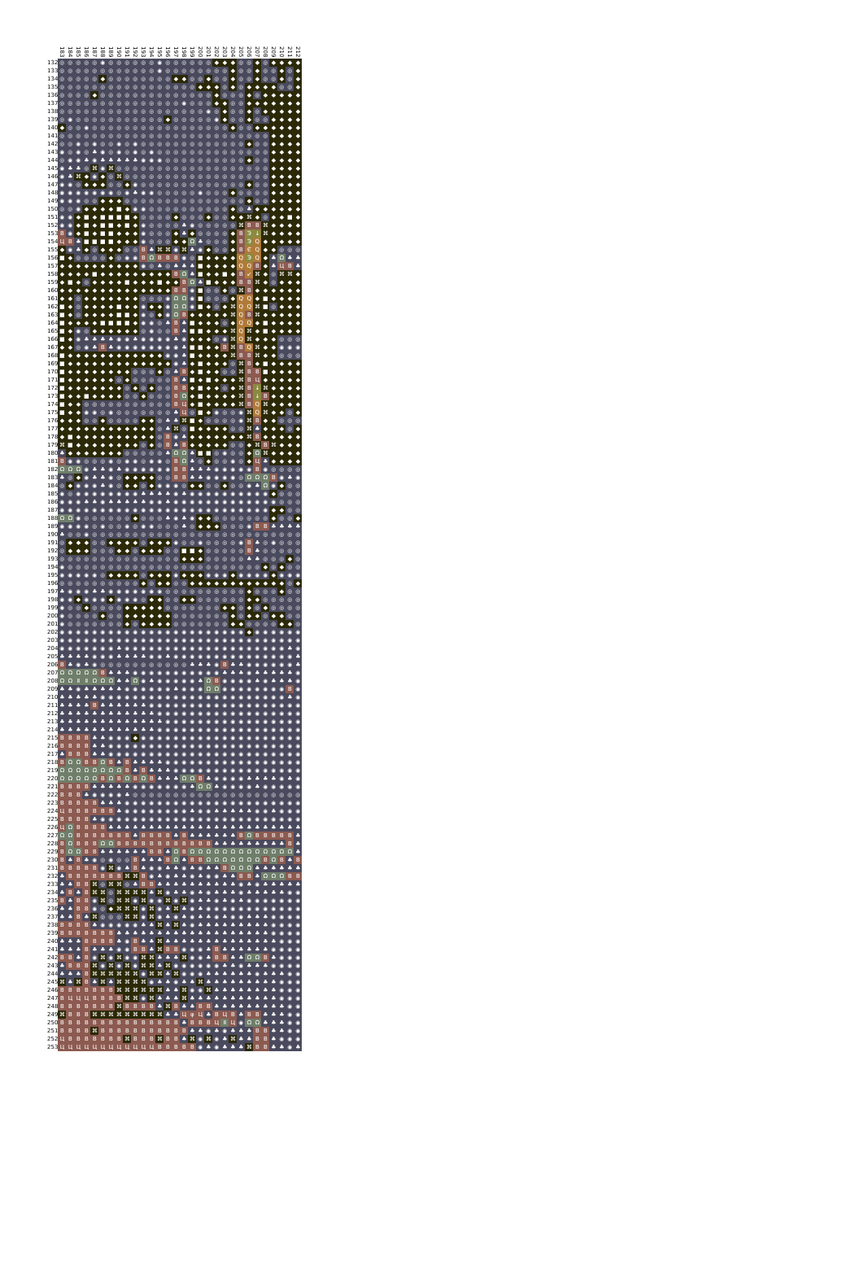| | 183 | 184 | 185 | 186 | 187 | 188 | 189 | 190 | 191 | 192 | 193 | 194 | 195 | 196 | 197 | 198 | 199 | 200 | 201 | 202 | 203 | 204 | 205 | 206 | 207 | 208 | 209 | 210 | 211 | 212 |
| --- | --- | --- | --- | --- | --- | --- | --- | --- | --- | --- | --- | --- | --- | --- | --- | --- | --- | --- | --- | --- | --- | --- | --- | --- | --- | --- | --- | --- | --- | --- |
| 132 | ◎ | ◎ | ◎ | ◎ | ◎ | ◉ | ◎ | ◎ | ◎ | ◎ | ◎ | ◎ | ◉ | ◎ | ◎ | ◎ | ◎ | ◎ | ◎ | ◆ | ◆ | ◆ | ◎ | ◎ | ◆ | ◎ | ◆ | ◆ | ◆ | ◆ |
| 133 | ◎ | ◎ | ◎ | ◎ | ◎ | ◎ | ◎ | ◎ | ◎ | ◎ | ◎ | ◎ | ◉ | ◎ | ◎ | ◎ | ◎ | ◎ | ◎ | ◎ | ◎ | ◆ | ◎ | ◎ | ◆ | ◎ | ◎ | ◆ | ◎ | ◆ |
| 134 | ◎ | ◎ | ◎ | ◎ | ◎ | ◆ | ◎ | ◎ | ◎ | ◎ | ◎ | ◎ | ◎ | ◎ | ◆ | ◆ | ◎ | ◎ | ◆ | ◎ | ◎ | ◆ | ◎ | ◎ | ◆ | ◎ | ◎ | ◆ | ◎ | ◆ |
| 135 | ◎ | ◎ | ◎ | ◎ | ◎ | ◎ | ◎ | ◎ | ◎ | ◎ | ◎ | ◎ | ◎ | ◎ | ◎ | ◎ | ◎ | ◆ | ◆ | ◆ | ◎ | ◆ | ◎ | ◆ | ◆ | ◆ | ◆ | ◎ | ◎ | ◆ |
| 136 | ◎ | ◎ | ◎ | ◎ | ◆ | ◎ | ◎ | ◎ | ◎ | ◎ | ◎ | ◎ | ◎ | ◎ | ◎ | ◎ | ◎ | ◎ | ◎ | ◆ | ◎ | ◎ | ◎ | ◆ | ◎ | ◆ | ◆ | ◆ | ◆ | ◆ |
| 137 | ◎ | ◎ | ◎ | ◎ | ◎ | ◎ | ◎ | ◎ | ◎ | ◎ | ◎ | ◎ | ◎ | ◎ | ◎ | ◉ | ◎ | ◎ | ◎ | ◆ | ◆ | ◎ | ◎ | ◆ | ◆ | ◆ | ◆ | ◆ | ◆ | ◆ |
| 138 | ◎ | ◎ | ◎ | ◎ | ◎ | ◎ | ◎ | ◎ | ◎ | ◎ | ◎ | ◎ | ◎ | ◎ | ◎ | ◎ | ◎ | ◎ | ◉ | ◎ | ◆ | ◎ | ◎ | ◆ | ◎ | ◆ | ◆ | ◆ | ◆ | ◆ |
| 139 | ◎ | ◉ | ◎ | ◎ | ◎ | ◎ | ◎ | ◎ | ◎ | ◎ | ◎ | ◎ | ◎ | ◆ | ◎ | ◎ | ◎ | ◎ | ◎ | ◉ | ◆ | ◎ | ◎ | ◆ | ◎ | ◎ | ◆ | ◆ | ◆ | ◆ |
| 140 | ◆ | ◎ | ◎ | ◉ | ◎ | ◎ | ◎ | ◎ | ◎ | ◎ | ◎ | ◎ | ◎ | ◎ | ◎ | ◎ | ◎ | ◎ | ◎ | ◎ | ◎ | ◆ | ◎ | ◎ | ◆ | ◆ | ◆ | ◆ | ◆ | ◆ |
| 141 | ◎ | ◎ | ◎ | ◎ | ◎ | ◎ | ◎ | ◎ | ◎ | ◎ | ◎ | ◎ | ◎ | ◎ | ◎ | ◎ | ◎ | ◎ | ◎ | ◎ | ◎ | ◎ | ◎ | ◎ | ◎ | ◎ | ◆ | ◆ | ◆ | ◆ |
| 142 | ◎ | ◎ | ◉ | ◎ | ◉ | ◎ | ◎ | ◉ | ◎ | ◉ | ◎ | ◎ | ◎ | ◎ | ◎ | ◎ | ◎ | ◎ | ◎ | ◎ | ◎ | ◎ | ◎ | ◆ | ◎ | ◎ | ◆ | ◆ | ◆ | ◆ |
| 143 | ◉ | ◎ | ◉ | ◎ | ♣ | ◉ | ◎ | ◉ | ◎ | ◉ | ◎ | ◉ | ◎ | ◎ | ◎ | ◎ | ◎ | ◎ | ◎ | ◎ | ◎ | ◎ | ◎ | ◎ | ◎ | ◎ | ◆ | ◆ | ◆ | ◆ |
| 144 | ◎ | ◉ | ◉ | ♣ | ◉ | ♣ | ♣ | ♣ | ♣ | ♣ | ◉ | ◉ | ◉ | ◎ | ◎ | ◎ | ◎ | ◎ | ◎ | ◎ | ◎ | ◎ | ◎ | ◆ | ◎ | ◎ | ◆ | ◆ | ◆ | ◆ |
| 145 | ◉ | ♣ | ♣ | ◎ | ⌘ | ◉ | ⌘ | ◎ | ◎ | ◎ | ◎ | ◎ | ◎ | ◎ | ◎ | ◎ | ◎ | ◎ | ◎ | ◎ | ◎ | ◎ | ◎ | ◎ | ◎ | ◎ | ◆ | ◆ | ◆ | ◆ |
| 146 | ◉ | ♣ | ⌘ | ◆ | ◉ | ◆ | ◎ | ⌘ | ◎ | ◎ | ◎ | ◎ | ◎ | ◎ | ◎ | ◎ | ◎ | ◎ | ◎ | ◎ | ◎ | ◎ | ◎ | ◎ | ◎ | ◎ | ◆ | ◆ | ◆ | ◆ |
| 147 | ◉ | ◉ | ◎ | ◆ | ◆ | ◆ | ◎ | ◎ | ◆ | ◉ | ◎ | ◎ | ◎ | ◎ | ◎ | ◎ | ◎ | ◎ | ◎ | ◎ | ◎ | ◎ | ◎ | ◆ | ◎ | ◎ | ◆ | ◆ | ◆ | ◆ |
| 148 | ◉ | ◉ | ◉ | ◉ | ◉ | ◉ | ◉ | ◎ | ◉ | ♣ | ◉ | ◉ | ◎ | ◎ | ◎ | ◎ | ◎ | ◉ | ◎ | ◎ | ◎ | ◆ | ◎ | ◎ | ◎ | ◎ | ◆ | ◆ | ◆ | ◆ |
| 149 | ◉ | ◉ | ◉ | ◎ | ◎ | ◆ | ◆ | ◆ | ◎ | ◎ | ◎ | ◎ | ◎ | ◎ | ◎ | ◎ | ◎ | ◎ | ◎ | ◎ | ◎ | ◎ | ◎ | ◆ | ◎ | ◎ | ◆ | ◆ | ◆ | ◆ |
| 150 | ◎ | ◎ | ◉ | ◆ | ◆ | ◆ | ◆ | ■ | ◆ | ◉ | ◉ | ◎ | ◎ | ◎ | ◎ | ◎ | ◎ | ◎ | ◎ | ◎ | ◎ | ◆ | ◎ | ♣ | ◆ | ◆ | ◆ | ◆ | ◆ | ◆ |
| 151 | ◉ | ◉ | ◆ | ■ | ◆ | ■ | ■ | ■ | ■ | ◆ | ◎ | ◎ | ◎ | ◎ | ◆ | ◎ | ◎ | ◎ | ◆ | ◎ | ◎ | ◆ | ◆ | ⌘ | ◆ | ◎ | ◆ | ◆ | ■ | ◆ |
| 152 | ◉ | ◉ | ◆ | ■ | ◆ | ■ | ■ | ◆ | ■ | ◆ | ◉ | ◎ | ◎ | ◎ | ◎ | ♣ | ◉ | ◎ | ◎ | ◎ | ◎ | ◎ | ⌘ | В | В | ⌘ | ◆ | ◆ | ◆ | ◆ |
| 153 | В | ◉ | ◆ | ■ | ◆ | ■ | ■ | ◆ | ◆ | ◆ | ◉ | ◎ | ◎ | ◎ | ◆ | ♣ | ◆ | ◎ | ◎ | ◎ | ◎ | ◆ | В | Э | ↓ | ⌘ | ◆ | ◆ | ◆ | ◆ |
| 154 | Ц | В | ♣ | ■ | ■ | ■ | ■ | ◆ | ◆ | ◆ | ◉ | ◎ | ◎ | ◎ | ◆ | ◆ | Ω | ♣ | ◎ | ◎ | ◎ | ◆ | В | Э | Q | ◆ | ◆ | ◆ | ◆ | ◆ |
| 155 | ◆ | ◉ | ♣ | ◆ | ◎ | ◆ | ◆ | ◆ | ◎ | ◎ | В | ♣ | ⌘ | ⌘ | ◉ | ⌘ | ♣ | ◉ | ◆ | ◎ | ◎ | ◆ | В | Є | Q | ◆ | ◆ | ◎ | ◎ | ◎ |
| 156 | ■ | ◆ | ◎ | ◎ | ◎ | ◎ | ◆ | ◎ | ◉ | ◉ | В | Ω | В | В | В | ◉ | ◎ | ■ | ◆ | ◆ | ◆ | ◆ | Q | Э | Q | ◆ | ♣ | Ω | ♣ | ♣ |
| 157 | ◆ | ◆ | ◆ | ◆ | ◆ | ◆ | ◆ | ◆ | ◆ | ◆ | ◉ | ◎ | ♣ | ◎ | ♣ | ♣ | ♣ | ■ | ◆ | ◆ | ◆ | ◆ | Q | Q | В | ◆ | ♣ | Ц | В | ♣ |
| 158 | ◆ | ◆ | ◆ | ◆ | ■ | ◆ | ◆ | ◆ | ◆ | ◆ | ◆ | ◆ | ◆ | ◆ | В | Ω | ♣ | ■ | ◆ | ◆ | ■ | ◆ | В | ↙ | ⌘ | ◆ | ◎ | ⌘ | ⌘ | ◆ |
| 159 | ◆ | ■ | ◆ | ◎ | ◆ | ◆ | ◆ | ◆ | ■ | ◆ | ◆ | ◆ | ■ | ◆ | ◆ | В | Ω | ♣ | ■ | ◆ | ◆ | ◆ | В | В | ⌘ | ◆ | ◎ | ◆ | ◆ | ◆ |
| 160 | ◆ | ◆ | ◆ | ◆ | ◆ | ◆ | ◆ | ◆ | ◆ | ◆ | ◆ | ◆ | ◆ | ◆ | В | В | ◉ | ■ | ◎ | ◎ | ◆ | ◎ | ⌘ | В | ◆ | ◆ | ◆ | ◆ | ◆ | ◆ |
| 161 | ◆ | ◆ | ◎ | ◆ | ◆ | ◆ | ◆ | ◆ | ◆ | ◆ | ◎ | ◎ | ◎ | ◉ | Ω | Ω | ◉ | ■ | ◎ | ◎ | ◎ | ◆ | Q | Q | ◆ | ■ | ◆ | ◆ | ◆ | ◆ |
| 162 | ■ | ◆ | ◎ | ◆ | ◆ | ◆ | ◆ | ■ | ◆ | ◆ | ◉ | ◆ | ◆ | ◉ | Ω | Ω | ◉ | ■ | ◆ | ◎ | ◆ | ⌘ | Q | Q | ⌘ | ■ | ◎ | ◆ | ◆ | ◆ |
| 163 | ■ | ◆ | ◎ | ◆ | ◆ | ◆ | ◆ | ■ | ■ | ◆ | ◉ | ◎ | ◆ | ◉ | Ω | В | ◆ | ◆ | ◆ | ◆ | ◆ | ⌘ | Q | В | ⌘ | ◆ | ◆ | ◆ | ◆ | ◆ |
| 164 | ■ | ◆ | ◆ | ◆ | ◆ | ■ | ■ | ■ | ■ | ◆ | ◉ | ◉ | ◎ | ♣ | В | ♣ | ■ | ◆ | ◆ | ◆ | ◎ | ◆ | Q | Q | ◆ | ■ | ◆ | ◆ | ◆ | ◆ |
| 165 | ■ | ◆ | ◉ | ◎ | ◆ | ◆ | ◆ | ◆ | ◆ | ◆ | ◎ | ◉ | ◎ | ◎ | В | ♣ | ■ | ■ | ◆ | ◆ | ◆ | ⌘ | Q | ⌘ | ◆ | ■ | ◆ | ◆ | ◆ | ◆ |
| 166 | ■ | ◆ | ◉ | ♣ | ♣ | ♣ | ♣ | ◉ | ◉ | ♣ | ◉ | ◉ | ◉ | ◉ | ♣ | ◉ | ◆ | ◆ | ◆ | ◎ | ◉ | ⌘ | Q | ⌘ | ◆ | ◆ | ◆ | ◎ | ◎ | ◎ |
| 167 | ◆ | ◆ | ◎ | ◉ | ♣ | В | ♣ | ◉ | ◉ | ◉ | ◉ | ◉ | ◉ | ◉ | ◉ | ♣ | ■ | ■ | ◆ | ◆ | В | ⌘ | В | Q | ⌘ | ◆ | ◆ | ◉ | ◉ | ◉ |
| 168 | ■ | ◆ | ◆ | ◆ | ◆ | ◆ | ◆ | ◆ | ◆ | ◆ | ◆ | ◆ | ◆ | ◉ | ◉ | ♣ | ■ | ◆ | ◆ | ◆ | ◆ | ⌘ | В | В | ⌘ | ◆ | ◆ | ◎ | ◎ | ◎ |
| 169 | ■ | ◆ | ◆ | ◆ | ◆ | ◆ | ◆ | ◆ | ◆ | ◆ | ◆ | ◆ | ◆ | ◆ | ◉ | ♣ | ◆ | ■ | ◆ | ◆ | ◆ | ◎ | ⌘ | В | ◆ | ■ | ◆ | ◆ | ◆ | ◆ |
| 170 | ■ | ◆ | ◆ | ◆ | ◆ | ◆ | ◆ | ◆ | ◆ | ◎ | ◎ | ◎ | ◆ | ◎ | ♣ | В | ◆ | ■ | ◆ | ◆ | ◎ | ◎ | ⌘ | В | В | ■ | ◆ | ◆ | ◆ | ◆ |
| 171 | ■ | ◆ | ◆ | ◆ | ◆ | ◆ | ◆ | ◎ | ◆ | ◎ | ◎ | ◎ | ◎ | ◎ | В | ♣ | ■ | ◆ | ■ | ◆ | ◆ | ◆ | ⌘ | В | Ц | ◆ | ◆ | ◆ | ◆ | ◆ |
| 172 | ■ | ◆ | ◆ | ◆ | ◆ | ◆ | ◆ | ◆ | ◎ | ◆ | ◎ | ◆ | ◎ | ◎ | В | В | ◆ | ■ | ◆ | ◆ | ◎ | ◆ | ⌘ | В | ↓ | ⌘ | ◆ | ◆ | ◆ | ◆ |
| 173 | ■ | ◆ | ◆ | ■ | ◆ | ◆ | ◆ | ◆ | ◎ | ◎ | ◆ | ◎ | ◎ | ◎ | В | Ω | ◆ | ■ | ◆ | ◆ | ◆ | ◆ | ⌘ | В | ↓ | В | ◆ | ◆ | ◆ | ◆ |
| 174 | ■ | ◆ | ◆ | ◎ | ◎ | ◎ | ◎ | ◎ | ◎ | ◎ | ◎ | ◎ | ◎ | ◎ | В | Ц | ◆ | ■ | ◆ | ◆ | ◆ | ◆ | ⌘ | В | Q | ⌘ | ◆ | ◆ | ◆ | ◆ |
| 175 | ■ | ◆ | ◆ | ◉ | ◉ | ◎ | ◉ | ◎ | ◎ | ◎ | ◎ | ◎ | ◎ | ◎ | ♣ | Ц | ◎ | ■ | ◆ | ◉ | ◎ | ◎ | ◉ | ⌘ | Q | ⌘ | ◆ | ◆ | ◎ | ◆ |
| 176 | ◆ | ◆ | ◆ | ◎ | ◎ | ◆ | ◎ | ◎ | ◎ | ◎ | ◆ | ◆ | ◎ | ♣ | ♣ | ⌘ | ■ | ◆ | ◎ | ◎ | ◎ | ◎ | ◉ | ⌘ | В | ◆ | ◆ | ◎ | ◎ | ◎ |
| 177 | ◆ | ◆ | ◆ | ◆ | ◆ | ◆ | ◆ | ◆ | ◆ | ◆ | ◆ | ◆ | ◎ | ♣ | ⌘ | ◎ | ■ | ◆ | ◆ | ◆ | ◆ | ◎ | ◎ | ⌘ | ♣ | ◆ | ◆ | ◆ | ◎ | ◆ |
| 178 | ◆ | ■ | ◆ | ◆ | ◆ | ◆ | ◆ | ◆ | ◆ | ◆ | ◆ | ◆ | ◎ | В | ◉ | ♣ | ◆ | ◆ | ◆ | ◆ | ◆ | ◆ | ◆ | ⌘ | В | ◆ | ◆ | ◆ | ◆ | ◆ |
| 179 | ⌘ | ■ | ◆ | ◆ | ◆ | ◆ | ◆ | ◆ | ◆ | ◆ | ◎ | ◆ | ◎ | В | ♣ | В | ◆ | ◆ | ◆ | ◆ | ◆ | ◎ | ◎ | ◆ | ⌘ | В | ⌘ | ◆ | ◆ | ◆ |
| 180 | ♣ | ◆ | ◆ | ◆ | ◆ | ◆ | ◆ | ◆ | ◎ | ◎ | ◎ | ◎ | ◎ | ♣ | Ω | Ω | ♣ | ■ | ■ | ◎ | ◉ | ◎ | ◎ | ◆ | Ω | ⌘ | ◆ | ◆ | ◆ | ◆ |
| 181 | В | ◉ | ◉ | ◎ | ◎ | ◎ | ◉ | ◎ | ◉ | ◉ | ◎ | ◉ | ◉ | ◎ | В | Ω | ♣ | ◎ | ◆ | ◎ | ◎ | ◉ | ◎ | ◆ | Ц | ♣ | ◆ | ◆ | ◆ | ◆ |
| 182 | Ω | Ω | Ω | ◉ | ♣ | ♣ | ◉ | ♣ | ◉ | ◉ | ◉ | ◉ | ◉ | ◉ | В | В | ♣ | ♣ | ♣ | ◉ | ◉ | ◉ | ◉ | ◉ | В | ◉ | ◎ | ◎ | ◎ | ◎ |
| 183 | ♣ | ◎ | ◆ | ◉ | ♣ | ♣ | ◉ | ◎ | ◆ | ◆ | ◆ | ◆ | ◎ | ◎ | В | В | ♣ | ♣ | ◉ | ◉ | ◉ | ◉ | ◎ | Ω | Ω | Ω | В | ◉ | ♣ | ◉ |
| 184 | ◎ | ◆ | ◉ | ◉ | ◉ | ♣ | ◉ | ◎ | ◆ | ◆ | ◎ | ◆ | ◉ | ◉ | ◉ | ◎ | ◆ | ◆ | ◎ | ◎ | ◆ | ◎ | ◎ | ◉ | ♣ | Ω | ◉ | ◆ | ◎ | ◎ |
| 185 | ◉ | ◎ | ◉ | ◉ | ◉ | ◉ | ◉ | ◉ | ◉ | ◉ | ♣ | ♣ | ♣ | ♣ | ◉ | ♣ | ◉ | ◉ | ◉ | ◉ | ◉ | ◉ | ◉ | ◉ | ◉ | ◉ | ◆ | ◎ | ◎ | ◎ |
| 186 | ◉ | ◉ | ◉ | ♣ | ♣ | ◉ | ♣ | ♣ | ♣ | ♣ | ♣ | ◉ | ◉ | ♣ | ◉ | ◉ | ◉ | ◉ | ◉ | ◉ | ◉ | ◉ | ◉ | ◉ | ◉ | ◉ | ◉ | ◎ | ◎ | ◎ |
| 187 | ◉ | ◉ | ◉ | ◉ | ◉ | ◉ | ◉ | ◉ | ◉ | ◉ | ◉ | ◉ | ◉ | ◉ | ◉ | ◉ | ◉ | ◉ | ◉ | ◉ | ◉ | ◉ | ◉ | ◉ | ◉ | ◉ | ◆ | ◆ | ◎ | ◎ |
| 188 | Ω | Ω | ◉ | ◎ | ◎ | ◎ | ◎ | ◎ | ◎ | ◆ | ◎ | ◎ | ◎ | ♣ | ◉ | ♣ | ◉ | ◆ | ◆ | ◎ | ◎ | ◎ | ◎ | ◎ | ◎ | ◎ | ◆ | ◎ | ◎ | ◆ |
| 189 | ◉ | ◉ | ◉ | ◉ | ◎ | ◉ | ◎ | ◎ | ◉ | ◎ | ◉ | ◉ | ◎ | ◎ | ◎ | ♣ | ◎ | ◆ | ◆ | ◆ | ◎ | ◎ | ◎ | ◉ | В | В | ♣ | ♣ | ♣ | ♣ |
| 190 | ♣ | ◎ | ◎ | ◉ | ◎ | ◎ | ◎ | ◎ | ◎ | ◎ | ◎ | ◎ | ◎ | ◎ | ◎ | ◎ | ◎ | ◎ | ◎ | ◎ | ◎ | ◎ | ◎ | ◎ | ◎ | ◎ | ◎ | ◎ | ◎ | ◎ |
| 191 | ◎ | ◆ | ◆ | ◆ | ◎ | ◎ | ◆ | ◆ | ◆ | ◆ | ◎ | ◆ | ◆ | ◆ | ◉ | ◎ | ◎ | ◉ | ◎ | ◎ | ◎ | ◎ | ◉ | В | ♣ | ◎ | ◉ | ◎ | ◎ | ◎ |
| 192 | ◎ | ◆ | ◆ | ◆ | ◎ | ◎ | ◎ | ◆ | ◆ | ◎ | ◆ | ◆ | ◆ | ◎ | ◎ | ■ | ■ | ◆ | ◎ | ◎ | ◎ | ◎ | ◎ | В | ♣ | ◎ | ◎ | ◎ | ◎ | ◎ |
| 193 | ◎ | ◎ | ◎ | ◎ | ◎ | ◎ | ◎ | ◎ | ◎ | ◎ | ◎ | ◎ | ◎ | ◎ | ◎ | ◆ | ◆ | ◆ | ◎ | ◎ | ◎ | ◎ | ◎ | ♣ | ♣ | ◎ | ◎ | ◎ | ◆ | ◎ |
| 194 | ◉ | ◎ | ◎ | ◎ | ◎ | ◎ | ◎ | ◎ | ◎ | ◎ | ◎ | ◎ | ◎ | ◎ | ◎ | ◎ | ◎ | ◎ | ◎ | ◎ | ◎ | ◎ | ◎ | ◎ | ◎ | ◆ | ◎ | ◆ | ◎ | ◎ |
| 195 | ◉ | ◉ | ◉ | ◉ | ◉ | ◎ | ◆ | ◆ | ◆ | ◆ | ◎ | ◆ | ◆ | ◆ | ◉ | ◆ | ◆ | ◆ | ◉ | ◉ | ◉ | ◆ | ◉ | ◉ | ◉ | ◉ | ◆ | ◉ | ◉ | ◉ |
| 196 | ◎ | ◎ | ◎ | ◎ | ◎ | ◎ | ◎ | ◎ | ◎ | ◎ | ◆ | ◎ | ◆ | ◆ | ◎ | ◎ | ◆ | ◆ | ◆ | ◆ | ◆ | ◆ | ◆ | ◆ | ◆ | ◆ | ◆ | ◆ | ◎ | ◆ |
| 197 | ♣ | ◉ | ◉ | ◉ | ♣ | ♣ | ◉ | ◉ | ◉ | ◉ | ◉ | ◉ | ◉ | ◎ | ◎ | ◎ | ◎ | ◎ | ◎ | ◎ | ◎ | ◎ | ◎ | ◆ | ◎ | ◎ | ◎ | ◆ | ◎ | ◎ |
| 198 | ◉ | ◉ | ◆ | ◉ | ◉ | ◉ | ◆ | ◉ | ◉ | ◉ | ◎ | ◆ | ◆ | ◎ | ◎ | ◆ | ◆ | ◎ | ◎ | ◎ | ◎ | ◎ | ◎ | ◆ | ◆ | ◎ | ◎ | ◎ | ◎ | ◎ |
| 199 | ◉ | ◎ | ◎ | ◆ | ◎ | ◎ | ◎ | ◎ | ◆ | ◆ | ◆ | ◆ | ◆ | ◎ | ◎ | ◎ | ◎ | ◎ | ◎ | ◎ | ◆ | ◆ | ◎ | ◆ | ◎ | ◆ | ◎ | ◎ | ◎ | ◎ |
| 200 | ◉ | ◎ | ◎ | ◎ | ◎ | ◆ | ◎ | ◎ | ◆ | ◆ | ◆ | ◆ | ◆ | ◆ | ◎ | ◎ | ◎ | ◎ | ◎ | ◎ | ◎ | ◆ | ◎ | ◆ | ◆ | ◎ | ◆ | ◆ | ◎ | ◎ |
| 201 | ◉ | ◎ | ◎ | ◎ | ◎ | ◎ | ◎ | ◎ | ◆ | ◎ | ◆ | ◆ | ◆ | ◆ | ◎ | ◎ | ◎ | ◎ | ◎ | ◎ | ◎ | ◆ | ◆ | ◎ | ◎ | ◎ | ◎ | ◆ | ◆ | ◎ |
| 202 | ◉ | ◉ | ◉ | ◉ | ◉ | ◉ | ◉ | ◉ | ◉ | ◉ | ◉ | ◉ | ◉ | ◉ | ◉ | ◉ | ◉ | ◉ | ◉ | ◉ | ◉ | ◉ | ◉ | ◆ | ◉ | ◉ | ◉ | ◉ | ◉ | ◉ |
| 203 | ◉ | ◉ | ◉ | ◉ | ◉ | ◉ | ◉ | ◉ | ◉ | ◉ | ◉ | ◉ | ◉ | ◉ | ◉ | ◉ | ◉ | ◉ | ◉ | ◉ | ◉ | ◉ | ◉ | ◉ | ◉ | ◉ | ◉ | ◉ | ◉ | ◉ |
| 204 | ◉ | ◉ | ◉ | ◉ | ◉ | ◉ | ◉ | ♣ | ◉ | ◉ | ◉ | ◉ | ◉ | ◉ | ◉ | ◉ | ◉ | ◉ | ◉ | ◉ | ◉ | ◉ | ◉ | ◉ | ◉ | ◉ | ◉ | ◉ | ♣ | ◉ |
| 205 | ♣ | ♣ | ♣ | ♣ | ◉ | ◉ | ◉ | ♣ | ♣ | ♣ | ♣ | ◉ | ◉ | ♣ | ◉ | ◉ | ◉ | ◉ | ◉ | ◉ | ◉ | ◉ | ◉ | ◉ | ◉ | ◉ | ◉ | ◉ | ◉ | ♣ |
| 206 | В | ♣ | ◉ | ♣ | ◉ | ◎ | ◎ | ◎ | ◎ | ◎ | ◎ | ◎ | ◎ | ◎ | ◎ | ◎ | ♣ | ♣ | ♣ | ◉ | В | ♣ | ♣ | ◉ | ◉ | ◉ | ◉ | ◉ | ◉ | ♣ |
| 207 | Ω | Ω | Ω | Ω | Ω | В | ♣ | ♣ | ♣ | ◉ | ◉ | ◉ | ◉ | ◉ | ◉ | ◉ | ◉ | ◉ | ◉ | ◉ | ♣ | ♣ | ♣ | ◉ | ♣ | ♣ | ♣ | ♣ | ♣ | ◉ |
| 208 | Ω | Ω | Ⅱ | Ⅱ | Ω | Ω | Ω | ♣ | ♣ | Ω | ◉ | ♣ | ◉ | ◉ | ◉ | ◉ | ◉ | ♣ | Ω | В | ◉ | ◉ | ◉ | ◉ | ♣ | ◉ | ♣ | ♣ | ♣ | ◉ |
| 209 | ♣ | ♣ | ◉ | ♣ | ♣ | ♣ | ♣ | ♣ | ◉ | ◉ | ◉ | ◉ | ◉ | ◉ | ♣ | ◉ | ◉ | ◉ | Ω | Ω | ◉ | ◉ | ◉ | ◉ | ◉ | ◉ | ◉ | ◉ | В | ◉ |
| 210 | ♣ | ♣ | ♣ | ♣ | ♣ | ◉ | ◉ | ◉ | ◉ | ◉ | ◉ | ◉ | ◉ | ◉ | ◉ | ◉ | ◉ | ◉ | ◉ | ◉ | ◉ | ◉ | ◉ | ◉ | ◉ | ◉ | ◉ | ◉ | ♣ | ◉ |
| 211 | ♣ | ♣ | ♣ | ♣ | В | ♣ | ♣ | ♣ | ♣ | ♣ | ♣ | ◉ | ◉ | ◉ | ◉ | ◉ | ◉ | ◉ | ◉ | ◉ | ◉ | ◉ | ◉ | ◉ | ◉ | ◉ | ◉ | ◉ | ◉ | ◉ |
| 212 | ♣ | ♣ | ♣ | ♣ | ♣ | ♣ | ♣ | ♣ | ♣ | ♣ | ♣ | ♣ | ◉ | ◉ | ◉ | ◉ | ◉ | ◉ | ◉ | ◉ | ◉ | ◉ | ◉ | ◉ | ◉ | ◉ | ◉ | ◉ | ◉ | ◉ |
| 213 | ♣ | ♣ | ♣ | ♣ | ♣ | ♣ | ♣ | ♣ | ♣ | ♣ | ♣ | ♣ | ♣ | ◉ | ◉ | ◉ | ◉ | ◉ | ◉ | ◉ | ◉ | ◉ | ◉ | ◉ | ◉ | ◉ | ◉ | ◉ | ◉ | ◉ |
| 214 | ♣ | ♣ | ♣ | ♣ | ♣ | ♣ | ♣ | ♣ | ♣ | ♣ | ♣ | ♣ | ◉ | ◉ | ◉ | ◉ | ◉ | ◉ | ◉ | ◉ | ◉ | ◉ | ◉ | ◉ | ◉ | ◉ | ◉ | ◉ | ◉ | ◉ |
| 215 | В | В | В | В | ♣ | ♣ | ◉ | ◉ | ◉ | ◆ | ◉ | ◉ | ◉ | ◉ | ◉ | ◉ | ◉ | ◉ | ◉ | ◉ | ◉ | ◉ | ◉ | ◉ | ◉ | ◉ | ◉ | ◉ | ◉ | ◉ |
| 216 | В | В | В | В | ♣ | ♣ | ◉ | ◉ | ◉ | ◉ | ◉ | ◉ | ◉ | ◉ | ◉ | ◉ | ◉ | ◉ | ◉ | ◉ | ◉ | ◉ | ◉ | ◉ | ◉ | ◉ | ◉ | ◉ | ◉ | ◉ |
| 217 | ♣ | В | В | В | ♣ | ♣ | ◉ | ◉ | ◉ | ◉ | ◉ | ◉ | ◉ | ◉ | ◉ | ◉ | ◉ | ◉ | ◉ | ◉ | ◉ | ◉ | ◉ | ◉ | ◉ | ◉ | ◉ | ◉ | ◉ | ◉ |
| 218 | В | Ω | Ω | В | В | Ω | В | ♣ | В | ♣ | ♣ | ♣ | ♣ | ◉ | ◉ | ◉ | ◉ | ◉ | ◉ | ◉ | ◉ | ◉ | ◉ | ◉ | ◉ | ◉ | ◉ | ◉ | ◉ | ◉ |
| 219 | Ω | Ω | Ω | Ω | Ω | Ω | Ω | Ω | В | ♣ | В | ♣ | ♣ | ♣ | ◉ | ◉ | ◉ | ◉ | ◉ | ◉ | ◉ | ◉ | ◉ | ◉ | ◉ | ◉ | ◉ | ◉ | ◉ | ◉ |
| 220 | Ω | Ω | Ω | Ω | Ω | В | Ω | В | Ω | В | Ω | В | ♣ | ♣ | ♣ | Ω | Ω | В | ♣ | ◉ | ◉ | ◉ | ◉ | ♣ | ♣ | ♣ | ♣ | ◉ | ♣ | ◉ |
| 221 | В | В | В | В | ♣ | ♣ | ♣ | ♣ | ♣ | ◉ | ◉ | ◉ | ◉ | ◉ | ◉ | ◉ | ♣ | Ω | Ω | ♣ | ◉ | ◉ | ◉ | ◉ | ♣ | ◉ | ◉ | ◉ | ◉ | ◉ |
| 222 | В | В | В | ♣ | ◉ | ◉ | ◉ | ◉ | ♣ | ◎ | ◎ | ◎ | ◎ | ◎ | ◎ | ◎ | ◎ | ◎ | ◎ | ◎ | ◎ | ◎ | ◎ | ◎ | ◎ | ◎ | ◎ | ◎ | ◎ | ◎ |
| 223 | В | В | В | В | В | ♣ | ♣ | ♣ | ◉ | ◉ | ◉ | ◉ | ◉ | ◉ | ◉ | ◉ | ◉ | ◉ | ◉ | ◉ | ◉ | ◉ | ◉ | ◉ | ◉ | ◉ | ◉ | ◉ | ◉ | ◉ |
| 224 | Ц | В | В | В | В | В | В | ♣ | ◉ | ◉ | ◉ | ◉ | ◉ | ◉ | ◉ | ◉ | ♣ | ◉ | ◉ | ♣ | ♣ | ♣ | ♣ | ♣ | ◉ | ◉ | ♣ | ◉ | ◉ | ◉ |
| 225 | В | В | В | В | ♣ | ◉ | ◉ | ◉ | ◉ | ◉ | ◉ | ◉ | ◉ | ◉ | ◉ | ◉ | ◉ | ◉ | ◉ | ◉ | ◉ | ◉ | ◉ | ◉ | ◉ | ◉ | ◉ | ◉ | ◉ | ◉ |
| 226 | Ц | Ω | В | В | В | В | ♣ | ♣ | ♣ | ♣ | ♣ | ♣ | ♣ | ♣ | ♣ | ♣ | ♣ | ♣ | ♣ | ♣ | ♣ | ♣ | ♣ | ♣ | ♣ | ♣ | ♣ | ♣ | ♣ | ♣ |
| 227 | Ω | Ω | В | В | В | В | В | В | В | ♣ | В | В | В | В | ♣ | В | ♣ | ♣ | ♣ | ♣ | ♣ | ♣ | В | Ω | В | В | В | В | В | ♣ |
| 228 | В | Ω | В | В | В | Ω | Ω | В | В | В | В | В | В | В | В | В | В | В | В | ♣ | ♣ | ♣ | ♣ | ♣ | ♣ | ♣ | ♣ | ♣ | В | ♣ |
| 229 | В | Ω | Ω | В | В | ♣ | ♣ | ♣ | ♣ | ♣ | ♣ | В | В | ♣ | Ω | В | Ω | Ω | Ω | Ω | Ω | Ω | Ω | Ω | Ω | Ω | Ω | Ω | Ω | ♣ |
| 230 | В | ♣ | В | ♣ | ◉ | ◎ | ◉ | ◎ | ◎ | В | ♣ | ♣ | ♣ | В | Ω | ♣ | В | В | Ω | Ω | Ω | Ω | Ω | Ω | Ω | В | Ω | В | ♣ | В |
| 231 | В | В | В | В | В | ◉ | ⌘ | ◉ | ♣ | В | ♣ | ◉ | ◉ | ♣ | ♣ | ◉ | ♣ | ◉ | ♣ | ♣ | В | Ω | Ω | Ω | ♣ | ♣ | ♣ | ♣ | ♣ | ♣ |
| 232 | ♣ | В | В | В | В | В | В | В | ⌘ | ⌘ | В | ◉ | ♣ | ◉ | ♣ | ♣ | ◉ | ♣ | ◉ | ◉ | ♣ | ♣ | В | В | ♣ | Ω | Ω | Ω | В | В |
| 233 | ♣ | ♣ | В | В | ⌘ | ◎ | ⌘ | ⌘ | ◎ | ♣ | В | В | ♣ | ♣ | ♣ | ♣ | ♣ | ♣ | ♣ | ♣ | ♣ | ♣ | ◉ | ♣ | ◉ | ♣ | ♣ | ♣ | ♣ | ♣ |
| 234 | ♣ | В | ♣ | В | ⌘ | ⌘ | ◎ | ⌘ | ⌘ | ⌘ | ⌘ | ♣ | ⌘ | ◉ | ♣ | ♣ | ◉ | ♣ | ◉ | ♣ | ♣ | ♣ | ◉ | ♣ | ♣ | ♣ | ♣ | ♣ | ◉ | ◉ |
| 235 | В | ♣ | В | В | ◉ | ⌘ | ◎ | ⌘ | ⌘ | ◉ | ⌘ | ◉ | ◉ | ⌘ | ◉ | ⌘ | ◉ | ♣ | ♣ | ◉ | ♣ | ◉ | ♣ | ◉ | ◉ | ◉ | ◉ | ◉ | ◉ | ◉ |
| 236 | ♣ | ♣ | В | В | ◉ | ◎ | ◆ | ⌘ | ⌘ | ⌘ | ◉ | ⌘ | ◉ | ♣ | ⌘ | ♣ | ◉ | ♣ | ◉ | ◉ | ◉ | ◉ | ◉ | ◉ | ◉ | ◉ | ◉ | ◉ | ◉ | ◉ |
| 237 | ♣ | ♣ | В | ♣ | ⌘ | ◎ | ◎ | ◎ | ⌘ | ⌘ | ◉ | ⌘ | ◉ | ♣ | ◉ | ♣ | ◉ | ♣ | ♣ | ◉ | ♣ | ◉ | ◉ | ♣ | ♣ | ♣ | ◉ | ◉ | ◉ | ◉ |
| 238 | В | В | В | В | ♣ | ◉ | ◉ | ◉ | ◉ | ◉ | ♣ | ♣ | ⌘ | ♣ | ⌘ | ♣ | ◉ | ♣ | ♣ | ♣ | ♣ | ♣ | ♣ | ♣ | ♣ | ♣ | ◉ | ◉ | ◉ | ◉ |
| 239 | В | В | В | В | В | В | В | ♣ | ♣ | ♣ | ♣ | ♣ | ♣ | ♣ | ♣ | ♣ | ♣ | ♣ | ♣ | ♣ | ♣ | ♣ | ♣ | ♣ | ♣ | ♣ | ◉ | ◉ | ◉ | ◉ |
| 240 | ♣ | ♣ | ♣ | В | В | В | В | ♣ | ◉ | В | ♣ | ♣ | ⌘ | ♣ | ♣ | ♣ | ♣ | ♣ | ♣ | ♣ | ♣ | ♣ | ♣ | ♣ | ♣ | ♣ | ♣ | ◉ | ◉ | ◉ |
| 241 | ♣ | ♣ | ♣ | В | ♣ | ♣ | ♣ | ◉ | ◉ | В | В | ♣ | ⌘ | В | В | ◉ | ◉ | ◉ | ♣ | В | ♣ | ♣ | ♣ | ♣ | ♣ | ♣ | ◉ | ◉ | ◉ | ◉ |
| 242 | В | В | ♣ | В | ◉ | ⌘ | ◉ | ⌘ | ◉ | ◉ | ⌘ | ⌘ | ♣ | ♣ | ♣ | ⌘ | ◉ | ◉ | ♣ | В | В | ♣ | ♣ | Ω | Ω | В | ♣ | ◉ | ◉ | ◉ |
| 243 | ♣ | В | В | В | ⌘ | ◉ | ⌘ | ◉ | ⌘ | ◉ | ⌘ | ⌘ | ♣ | ⌘ | ◉ | ◉ | ◉ | ◉ | ◉ | ◉ | ♣ | ♣ | ◉ | ♣ | ♣ | ♣ | ◉ | ◉ | ◉ | ◉ |
| 244 | ♣ | ♣ | ♣ | В | ⌘ | ⌘ | ⌘ | ⌘ | ⌘ | ⌘ | ◉ | ⌘ | ⌘ | ♣ | ⌘ | ◉ | ◉ | ◉ | ♣ | ♣ | ♣ | ♣ | ♣ | ♣ | ◉ | ♣ | ♣ | ♣ | ◉ | ◉ |
| 245 | ⌘ | ♣ | ⌘ | В | ♣ | ⌘ | ♣ | ⌘ | ⌘ | ⌘ | ⌘ | ◉ | ♣ | ♣ | ◉ | ♣ | ♣ | ⌘ | ♣ | ♣ | ♣ | ♣ | ♣ | ♣ | ♣ | ♣ | ♣ | ◉ | ◉ | ◉ |
| 246 | В | В | В | В | В | В | В | ⌘ | ⌘ | ⌘ | ⌘ | ⌘ | ⌘ | ♣ | ♣ | ⌘ | ◉ | ◉ | ⌘ | ♣ | ♣ | ♣ | ♣ | ♣ | ♣ | ♣ | ♣ | ◉ | ◉ | ◉ |
| 247 | В | Ц | Ц | Ц | В | В | В | В | ⌘ | ⌘ | ◉ | ⌘ | ♣ | ♣ | ♣ | ⌘ | ♣ | ♣ | ♣ | ♣ | ♣ | ♣ | ♣ | ♣ | ♣ | ♣ | ♣ | ◉ | ◉ | ◉ |
| 248 | В | В | В | В | В | В | В | ⌘ | В | В | В | В | ♣ | ⌘ | В | ♣ | ♣ | В | В | ♣ | ♣ | ♣ | ♣ | ♣ | ♣ | ♣ | ♣ | ♣ | ◉ | ◉ |
| 249 | ⌘ | В | В | В | ⌘ | ⌘ | ⌘ | ⌘ | ⌘ | ⌘ | ⌘ | ⌘ | ⌘ | ♣ | ♣ | Ц | φ | Ц | ♣ | В | Ц | В | ♣ | В | В | ♣ | ♣ | ♣ | ◉ | ◉ |
| 250 | В | В | В | В | В | В | В | В | В | В | В | В | В | В | В | ♣ | В | В | В | Ц | Ⅱ | Ц | ◉ | Ω | Ω | ♣ | ♣ | ♣ | ◉ | ◉ |
| 251 | В | В | В | В | ⌘ | В | В | В | В | В | В | В | В | В | В | В | ♣ | ♣ | ◉ | ♣ | ◉ | ♣ | ♣ | ♣ | В | В | ♣ | ♣ | ◉ | ◉ |
| 252 | Ц | В | В | В | В | В | В | В | ⌘ | В | В | В | ⌘ | В | В | ♣ | ⌘ | ◉ | ⌘ | ◉ | ♣ | ⌘ | ♣ | ♣ | В | В | ♣ | ◉ | ◉ | ◉ |
| 253 | Ц | Ц | Ц | Ц | Ц | Ц | Ц | Ц | Ц | Ц | Ц | Ц | В | В | В | В | В | ◉ | ♣ | ◉ | ♣ | ♣ | ♣ | ⌘ | В | В | ♣ | ♣ | ◉ | ♣ |